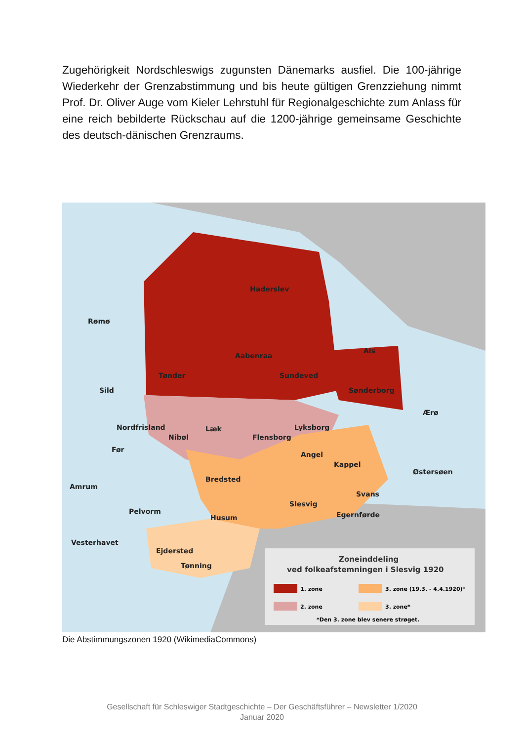Zugehörigkeit Nordschleswigs zugunsten Dänemarks ausfiel. Die 100-jährige Wiederkehr der Grenzabstimmung und bis heute gültigen Grenzziehung nimmt Prof. Dr. Oliver Auge vom Kieler Lehrstuhl für Regionalgeschichte zum Anlass für eine reich bebilderte Rückschau auf die 1200-jährige gemeinsame Geschichte des deutsch-dänischen Grenzraums.
Zoneinddeling
ved folkeafstemningen i Slesvig 1920
1. zone
3. zone (19.3. - 4.4.1920)*
2. zone
3. zone*
*Den 3. zone blev senere strøget.
Haderslev
Rømø
Aabenraa
Als
Tønder
Sundeved
Sild
Sønderborg
Ærø
Nordfrisland
Læk
Lyksborg
Nibøl
Flensborg
Før
Angel
Kappel
Østersøen
Bredsted
Amrum
Svans
Slesvig
Pelvorm
Egernførde
Husum
Vesterhavet
Ejdersted
Tønning
Die Abstimmungszonen 1920 (WikimediaCommons)
Gesellschaft für Schleswiger Stadtgeschichte – Der Geschäftsführer – Newsletter 1/2020
Januar 2020